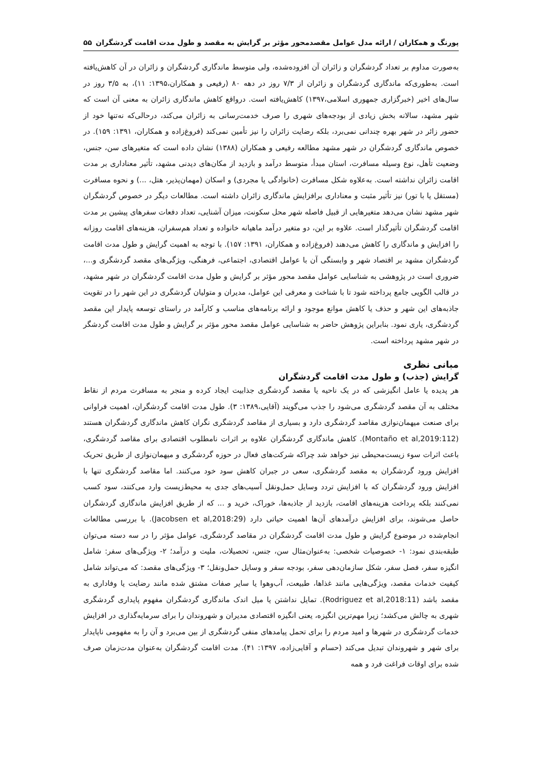پورنگ و همکاران / ارائه مدل عوامل مقصدمحور مؤثر بر گرایش به مقصد و طول مدت اقامت گردشگران ۵۵
به‌صورت مداوم بر تعداد گردشگران و زائران آن افزوده‌شده، ولی متوسط ماندگاری گردشگران و زائران در آن کاهش‌یافته است. به‌طوری‌که ماندگاری گردشگران و زائران از ۷/۳ روز در دهه ۸۰ (رفیعی و همکاران،۱۳۹۵: ۱۱)، به ۳/۵ روز در سال‌های اخیر (خبرگزاری جمهوری اسلامی،۱۳۹۷) کاهش‌یافته است. درواقع کاهش ماندگاری زائران به معنی آن است که شهر مشهد، سالانه بخش زیادی از بودجه‌های شهری را صرف خدمت‌رسانی به زائران می‌کند، درحالی‌که نه‌تنها خود از حضور زائر در شهر بهره چندانی نمی‌برد، بلکه رضایت زائران را نیز تأمین نمی‌کند (فروغ‌زاده و همکاران، ۱۳۹۱: ۱۵۹). در خصوص ماندگاری گردشگران در شهر مشهد مطالعه رفیعی و همکاران (۱۳۸۸) نشان داده است که متغیرهای سن، جنس، وضعیت تأهل، نوع وسیله مسافرت، استان مبدأ، متوسط درآمد و بازدید از مکان‌های دیدنی مشهد، تأثیر معناداری بر مدت اقامت زائران نداشته است. به‌علاوه شکل مسافرت (خانوادگی یا مجردی) و اسکان (مهمان‌پذیر، هتل، ...) و نحوه مسافرت (مستقل یا با تور) نیز تأثیر مثبت و معناداری برافزایش ماندگاری زائران داشته است. مطالعات دیگر در خصوص گردشگران شهر مشهد نشان می‌دهد متغیرهایی از قبیل فاصله شهر محل سکونت، میزان آشنایی، تعداد دفعات سفرهای پیشین بر مدت اقامت گردشگران تأثیرگذار است. علاوه بر این، دو متغیر درآمد ماهیانه خانواده و تعداد هم‌سفران، هزینه‌های اقامت روزانه را افزایش و ماندگاری را کاهش می‌دهند (فروغ‌زاده و همکاران، ۱۳۹۱: ۱۵۷). با توجه به اهمیت گرایش و طول مدت اقامت گردشگران مشهد بر اقتصاد شهر و وابستگی آن با عوامل اقتصادی، اجتماعی، فرهنگی، ویژگی‌های مقصد گردشگری و...، ضروری است در پژوهشی به شناسایی عوامل مقصد محور مؤثر بر گرایش و طول مدت اقامت گردشگران در شهر مشهد، در قالب الگویی جامع پرداخته شود تا با شناخت و معرفی این عوامل، مدیران و متولیان گردشگری در این شهر را در تقویت جاذبه‌های این شهر و حذف یا کاهش موانع موجود و ارائه برنامه‌های مناسب و کارآمد در راستای توسعه پایدار این مقصد گردشگری، یاری نمود. بنابراین پژوهش حاضر به شناسایی عوامل مقصد محور مؤثر بر گرایش و طول مدت اقامت گردشگر در شهر مشهد پرداخته است.
مبانی نظری
گرایش (جذب) و طول مدت اقامت گردشگران
هر پدیده یا عامل انگیزشی که در یک ناحیه یا مقصد گردشگری جذابیت ایجاد کرده و منجر به مسافرت مردم از نقاط مختلف به آن مقصد گردشگری می‌شود را جذب می‌گویند (آقایی،۱۳۸۹: ۳). طول مدت اقامت گردشگران، اهمیت فراوانی برای صنعت میهمان‌نوازی مقاصد گردشگری دارد و بسیاری از مقاصد گردشگری نگران کاهش ماندگاری گردشگران هستند (Montaño et al,2019:112). کاهش ماندگاری گردشگران علاوه بر اثرات نامطلوب اقتصادی برای مقاصد گردشگری، باعث اثرات سوء زیست‌محیطی نیز خواهد شد چراکه شرکت‌های فعال در حوزه گردشگری و میهمان‌نوازی از طریق تحریک افزایش ورود گردشگران به مقصد گردشگری، سعی در جبران کاهش سود خود می‌کنند. اما مقاصد گردشگری تنها با افزایش ورود گردشگران که با افزایش تردد وسایل حمل‌ونقل آسیب‌های جدی به محیط‌زیست وارد می‌کنند، سود کسب نمی‌کنند بلکه پرداخت هزینه‌های اقامت، بازدید از جاذبه‌ها، خوراک، خرید و ... که از طریق افزایش ماندگاری گردشگران حاصل می‌شوند، برای افزایش درآمدهای آن‌ها اهمیت حیاتی دارد (Jacobsen et al,2018:29). با بررسی مطالعات انجام‌شده در موضوع گرایش و طول مدت اقامت گردشگران در مقاصد گردشگری، عوامل مؤثر را در سه دسته می‌توان طبقه‌بندی نمود: ۱- خصوصیات شخصی: به‌عنوان‌مثال سن، جنس، تحصیلات، ملیت و درآمد؛ ۲- ویژگی‌های سفر: شامل انگیزه سفر، فصل سفر، شکل سازمان‌دهی سفر، بودجه سفر و وسایل حمل‌ونقل؛ ۳- ویژگی‌های مقصد: که می‌تواند شامل کیفیت خدمات مقصد، ویژگی‌هایی مانند غذاها، طبیعت، آب‌وهوا یا سایر صفات مشتق شده مانند رضایت یا وفاداری به مقصد باشد (Rodriguez et al,2018:11). تمایل نداشتن یا میل اندک ماندگاری گردشگران مفهوم پایداری گردشگری شهری به چالش می‌کشد؛ زیرا مهم‌ترین انگیزه، یعنی انگیزه اقتصادی مدیران و شهروندان را برای سرمایه‌گذاری در افزایش خدمات گردشگری در شهرها و امید مردم را برای تحمل پیامدهای منفی گردشگری از بین می‌برد و آن را به مفهومی ناپایدار برای شهر و شهروندان تبدیل می‌کند (حسام و آقایی‌زاده، ۱۳۹۷: ۴۱). مدت اقامت گردشگران به‌عنوان مدت‌زمان صرف شده برای اوقات فراغت فرد و همه